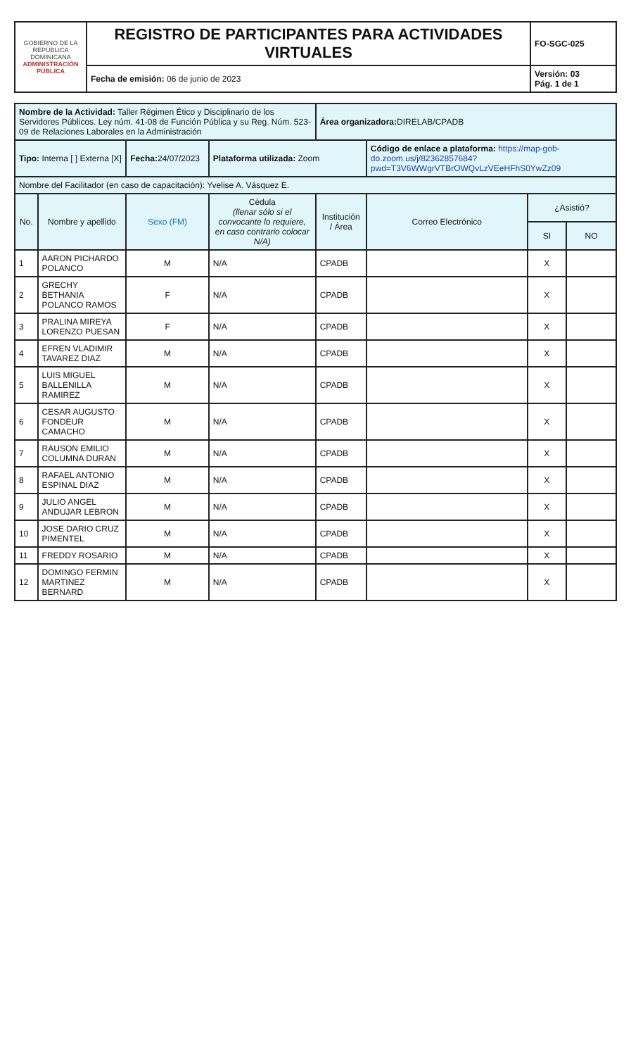| GOBIERNO DE LA REPÚBLICA DOMINICANA ADMINISTRACIÓN PÚBLICA | REGISTRO DE PARTICIPANTES PARA ACTIVIDADES VIRTUALES | FO-SGC-025 |
| | Fecha de emisión: 06 de junio de 2023 | Versión: 03 Pág. 1 de 1 |
| Nombre de la Actividad: Taller Régimen Ético y Disciplinario de los Servidores Públicos. Ley núm. 41-08 de Función Pública y su Reg. Núm. 523-09 de Relaciones Laborales en la Administración | | | | Área organizadora: DIRELAB/CPADB | | | |
| Tipo: Interna [ ] Externa [X] | | Fecha: 24/07/2023 | Plataforma utilizada: Zoom | | Código de enlace a plataforma: https://map-gob-do.zoom.us/j/82362857684?pwd=T3V6WWgrVTBrOWQvLzVEeHFhS0YwZz09 | | |
| Nombre del Facilitador (en caso de capacitación): Yvelise A. Vásquez E. | | | | | | | |
| No. | Nombre y apellido | Sexo (FM) | Cédula (llenar sólo si el convocante lo requiere, en caso contrario colocar N/A) | Institución / Área | Correo Electrónico | ¿Asistió? | |
| | | | | | | SI | NO |
| 1 | AARON PICHARDO POLANCO | M | N/A | CPADB | | X | |
| 2 | GRECHY BETHANIA POLANCO RAMOS | F | N/A | CPADB | | X | |
| 3 | PRALINA MIREYA LORENZO PUESAN | F | N/A | CPADB | | X | |
| 4 | EFREN VLADIMIR TAVAREZ DIAZ | M | N/A | CPADB | | X | |
| 5 | LUIS MIGUEL BALLENILLA RAMIREZ | M | N/A | CPADB | | X | |
| 6 | CESAR AUGUSTO FONDEUR CAMACHO | M | N/A | CPADB | | X | |
| 7 | RAUSON EMILIO COLUMNA DURAN | M | N/A | CPADB | | X | |
| 8 | RAFAEL ANTONIO ESPINAL DIAZ | M | N/A | CPADB | | X | |
| 9 | JULIO ANGEL ANDUJAR LEBRON | M | N/A | CPADB | | X | |
| 10 | JOSE DARIO CRUZ PIMENTEL | M | N/A | CPADB | | X | |
| 11 | FREDDY ROSARIO | M | N/A | CPADB | | X | |
| 12 | DOMINGO FERMIN MARTINEZ BERNARD | M | N/A | CPADB | | X | |